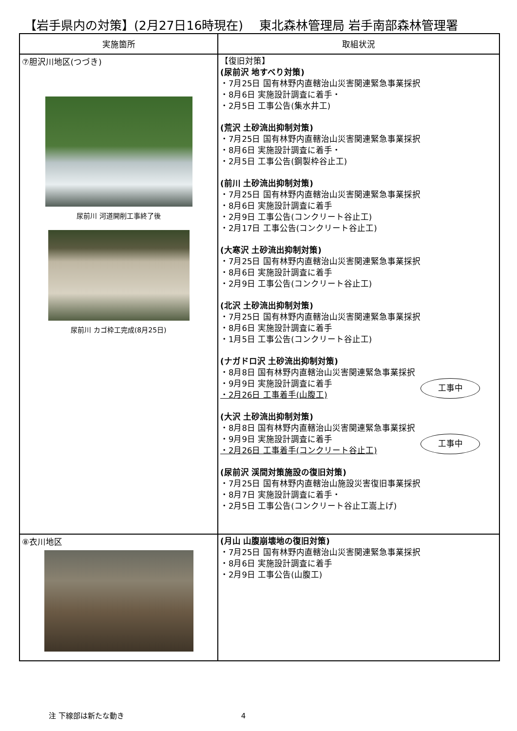【岩手県内の対策】(2月27日16時現在)　 東北森林管理局 岩手南部森林管理署
| 実施箇所 | 取組状況 |
| --- | --- |
| ⑦胆沢川地区(つづき) 尿前川 河道開削工事終了後 尿前川 カゴ枠工完成(8月25日) | 【復旧対策】 (尿前沢 地すべり対策) ・7月25日 国有林野内直轄治山災害関連緊急事業採択 ・8月6日 実施設計調査に着手・ ・2月5日 工事公告(集水井工) (荒沢 土砂流出抑制対策) ・7月25日 国有林野内直轄治山災害関連緊急事業採択 ・8月6日 実施設計調査に着手・ ・2月5日 工事公告(鋼製枠谷止工) (前川 土砂流出抑制対策) ・7月25日 国有林野内直轄治山災害関連緊急事業採択 ・8月6日 実施設計調査に着手 ・2月9日 工事公告(コンクリート谷止工) ・2月17日 工事公告(コンクリート谷止工) (大寒沢 土砂流出抑制対策) ・7月25日 国有林野内直轄治山災害関連緊急事業採択 ・8月6日 実施設計調査に着手 ・2月9日 工事公告(コンクリート谷止工) (北沢 土砂流出抑制対策) ・7月25日 国有林野内直轄治山災害関連緊急事業採択 ・8月6日 実施設計調査に着手 ・1月5日 工事公告(コンクリート谷止工) (ナガドロ沢 土砂流出抑制対策) ・8月8日 国有林野内直轄治山災害関連緊急事業採択 工事中 ・9月9日 実施設計調査に着手 ・2月26日 工事着手(山腹工) (大沢 土砂流出抑制対策) ・8月8日 国有林野内直轄治山災害関連緊急事業採択 工事中 ・9月9日 実施設計調査に着手 ・2月26日 工事着手(コンクリート谷止工) (尿前沢 渓間対策施設の復旧対策) ・7月25日 国有林野内直轄治山施設災害復旧事業採択 ・8月7日 実施設計調査に着手・ ・2月5日 工事公告(コンクリート谷止工嵩上げ) |
| ⑧衣川地区 | (月山 山腹崩壊地の復旧対策) ・7月25日 国有林野内直轄治山災害関連緊急事業採択 ・8月6日 実施設計調査に着手 ・2月9日 工事公告(山腹工) |
注 下線部は新たな動き 4